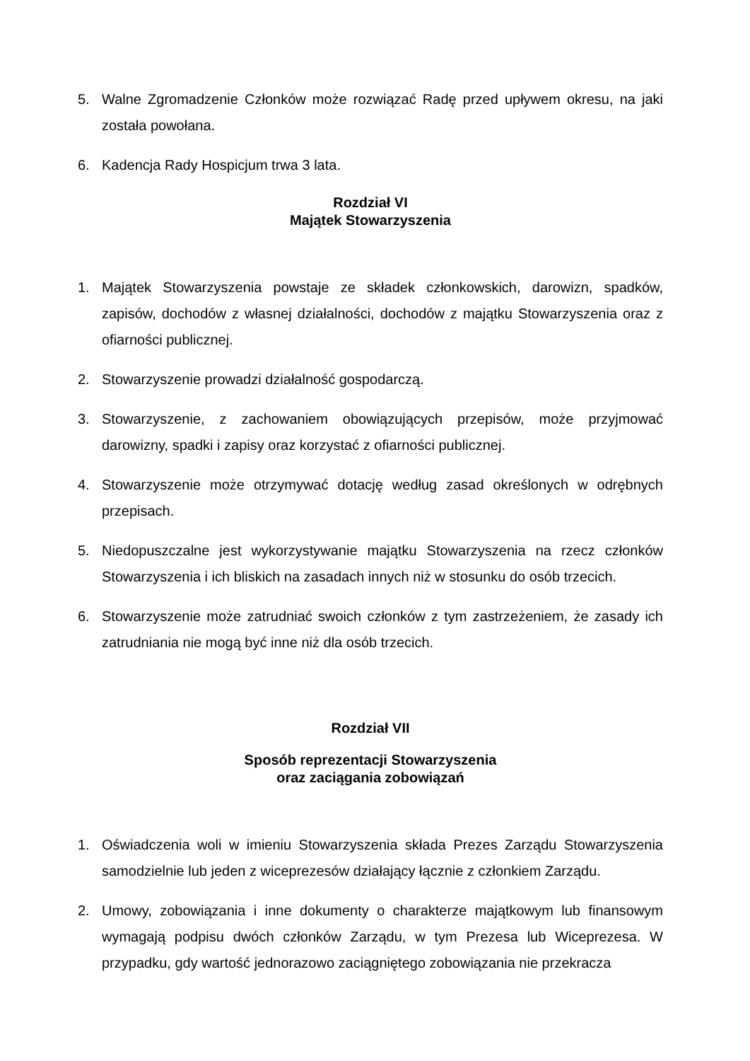5. Walne Zgromadzenie Członków może rozwiązać Radę przed upływem okresu, na jaki została powołana.
6. Kadencja Rady Hospicjum trwa 3 lata.
Rozdział VI
Majątek Stowarzyszenia
1. Majątek Stowarzyszenia powstaje ze składek członkowskich, darowizn, spadków, zapisów, dochodów z własnej działalności, dochodów z majątku Stowarzyszenia oraz z ofiarności publicznej.
2. Stowarzyszenie prowadzi działalność gospodarczą.
3. Stowarzyszenie, z zachowaniem obowiązujących przepisów, może przyjmować darowizny, spadki i zapisy oraz korzystać z ofiarności publicznej.
4. Stowarzyszenie może otrzymywać dotację według zasad określonych w odrębnych przepisach.
5. Niedopuszczalne jest wykorzystywanie majątku Stowarzyszenia na rzecz członków Stowarzyszenia i ich bliskich na zasadach innych niż w stosunku do osób trzecich.
6. Stowarzyszenie może zatrudniać swoich członków z tym zastrzeżeniem, że zasady ich zatrudniania nie mogą być inne niż dla osób trzecich.
Rozdział VII
Sposób reprezentacji Stowarzyszenia
oraz zaciągania zobowiązań
1. Oświadczenia woli w imieniu Stowarzyszenia składa Prezes Zarządu Stowarzyszenia samodzielnie lub jeden z wiceprezesów działający łącznie z członkiem Zarządu.
2. Umowy, zobowiązania i inne dokumenty o charakterze majątkowym lub finansowym wymagają podpisu dwóch członków Zarządu, w tym Prezesa lub Wiceprezesa. W przypadku, gdy wartość jednorazowo zaciągniętego zobowiązania nie przekracza